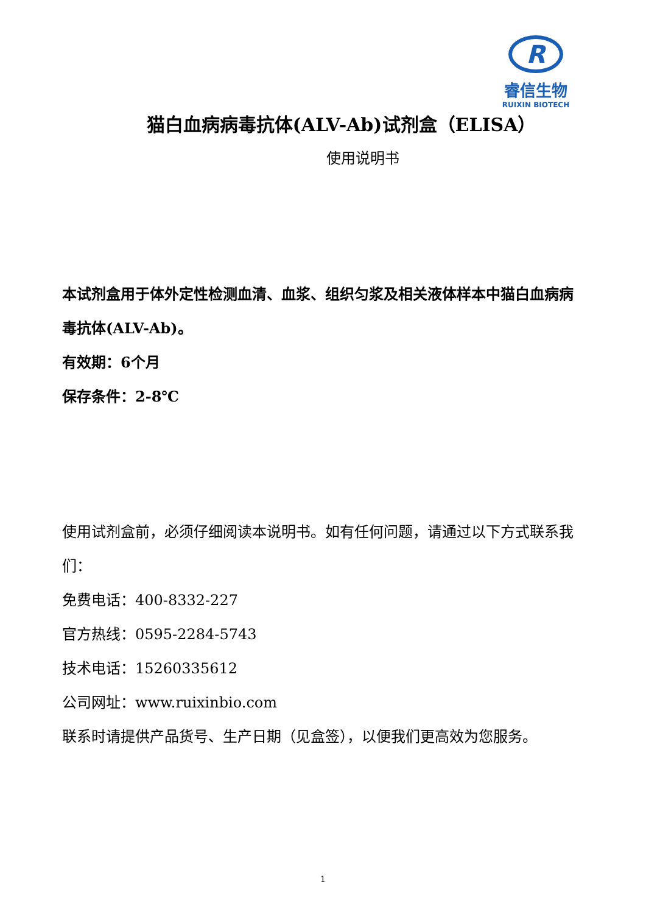R
睿信生物
RUIXIN BIOTECH
猫白血病病毒抗体(ALV-Ab)试剂盒（ELISA）
使用说明书
本试剂盒用于体外定性检测血清、血浆、组织匀浆及相关液体样本中猫白血病病毒抗体(ALV-Ab)。
有效期：6个月
保存条件：2-8℃
使用试剂盒前，必须仔细阅读本说明书。如有任何问题，请通过以下方式联系我们：
免费电话：400-8332-227
官方热线：0595-2284-5743
技术电话：15260335612
公司网址：www.ruixinbio.com
联系时请提供产品货号、生产日期（见盒签），以便我们更高效为您服务。
1